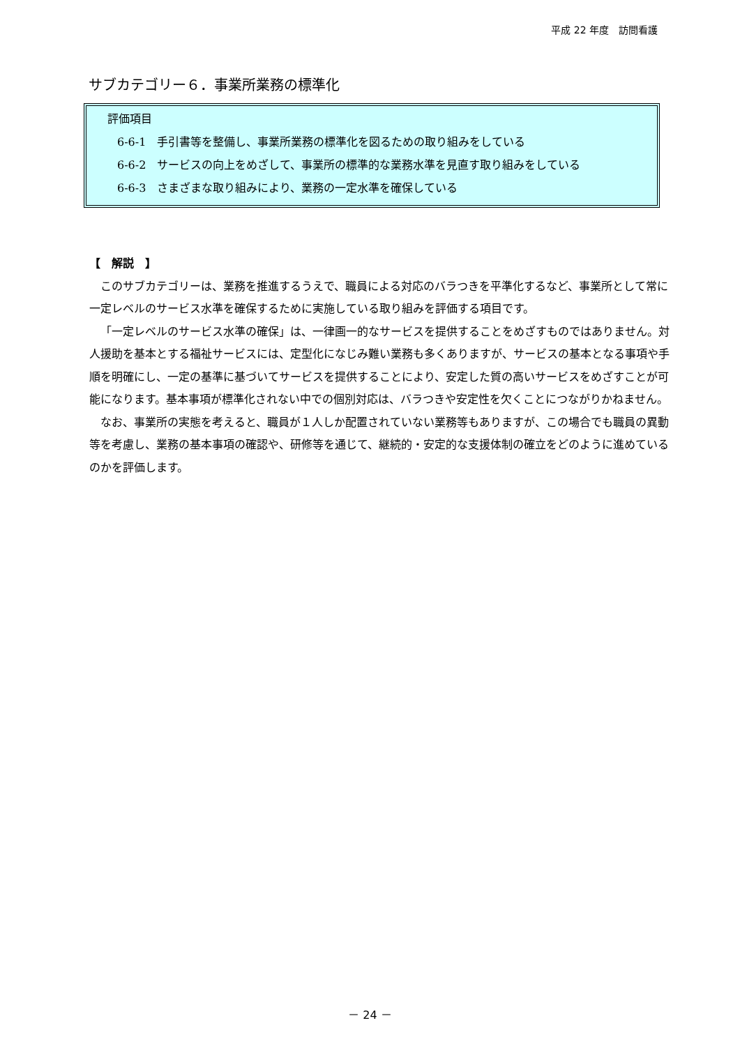平成 22 年度　訪問看護
サブカテゴリー６．事業所業務の標準化
評価項目
6-6-1　手引書等を整備し、事業所業務の標準化を図るための取り組みをしている
6-6-2　サービスの向上をめざして、事業所の標準的な業務水準を見直す取り組みをしている
6-6-3　さまざまな取り組みにより、業務の一定水準を確保している
【　解説　】
このサブカテゴリーは、業務を推進するうえで、職員による対応のバラつきを平準化するなど、事業所として常に一定レベルのサービス水準を確保するために実施している取り組みを評価する項目です。
「一定レベルのサービス水準の確保」は、一律画一的なサービスを提供することをめざすものではありません。対人援助を基本とする福祉サービスには、定型化になじみ難い業務も多くありますが、サービスの基本となる事項や手順を明確にし、一定の基準に基づいてサービスを提供することにより、安定した質の高いサービスをめざすことが可能になります。基本事項が標準化されない中での個別対応は、バラつきや安定性を欠くことにつながりかねません。
なお、事業所の実態を考えると、職員が１人しか配置されていない業務等もありますが、この場合でも職員の異動等を考慮し、業務の基本事項の確認や、研修等を通じて、継続的・安定的な支援体制の確立をどのように進めているのかを評価します。
－ 24 －